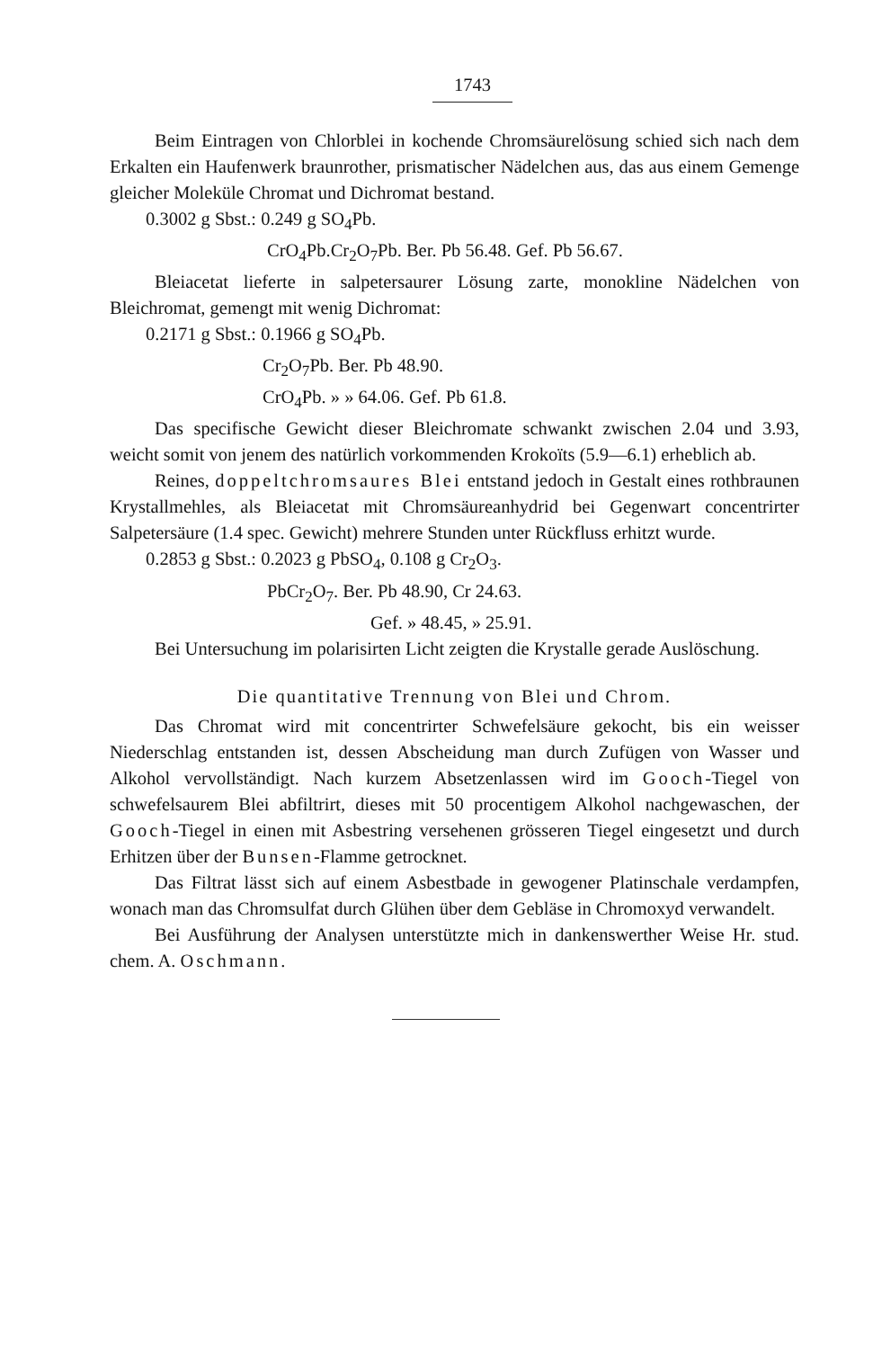1743
Beim Eintragen von Chlorblei in kochende Chromsäurelösung schied sich nach dem Erkalten ein Haufenwerk braunrother, prismatischer Nädelchen aus, das aus einem Gemenge gleicher Moleküle Chromat und Dichromat bestand.
0.3002 g Sbst.: 0.249 g SO<sub>4</sub>Pb.
CrO<sub>4</sub>Pb.Cr<sub>2</sub>O<sub>7</sub>Pb. Ber. Pb 56.48. Gef. Pb 56.67.
Bleiacetat lieferte in salpetersaurer Lösung zarte, monokline Nädelchen von Bleichromat, gemengt mit wenig Dichromat:
0.2171 g Sbst.: 0.1966 g SO<sub>4</sub>Pb.
Cr<sub>2</sub>O<sub>7</sub>Pb. Ber. Pb 48.90.
CrO<sub>4</sub>Pb. » » 64.06. Gef. Pb 61.8.
Das specifische Gewicht dieser Bleichromate schwankt zwischen 2.04 und 3.93, weicht somit von jenem des natürlich vorkommenden Krokoïts (5.9—6.1) erheblich ab.
Reines, doppeltchromsaures Blei entstand jedoch in Gestalt eines rothbraunen Krystallmehles, als Bleiacetat mit Chromsäureanhydrid bei Gegenwart concentrirter Salpetersäure (1.4 spec. Gewicht) mehrere Stunden unter Rückfluss erhitzt wurde.
0.2853 g Sbst.: 0.2023 g PbSO<sub>4</sub>, 0.108 g Cr<sub>2</sub>O<sub>3</sub>.
PbCr<sub>2</sub>O<sub>7</sub>. Ber. Pb 48.90, Cr 24.63.
Gef. » 48.45, » 25.91.
Bei Untersuchung im polarisirten Licht zeigten die Krystalle gerade Auslöschung.
Die quantitative Trennung von Blei und Chrom.
Das Chromat wird mit concentrirter Schwefelsäure gekocht, bis ein weisser Niederschlag entstanden ist, dessen Abscheidung man durch Zufügen von Wasser und Alkohol vervollständigt. Nach kurzem Absetzenlassen wird im Gooch-Tiegel von schwefelsaurem Blei abfiltrirt, dieses mit 50 procentigem Alkohol nachgewaschen, der Gooch-Tiegel in einen mit Asbestring versehenen grösseren Tiegel eingesetzt und durch Erhitzen über der Bunsen-Flamme getrocknet.
Das Filtrat lässt sich auf einem Asbestbade in gewogener Platinschale verdampfen, wonach man das Chromsulfat durch Glühen über dem Gebläse in Chromoxyd verwandelt.
Bei Ausführung der Analysen unterstützte mich in dankenswerther Weise Hr. stud. chem. A. Oschmann.